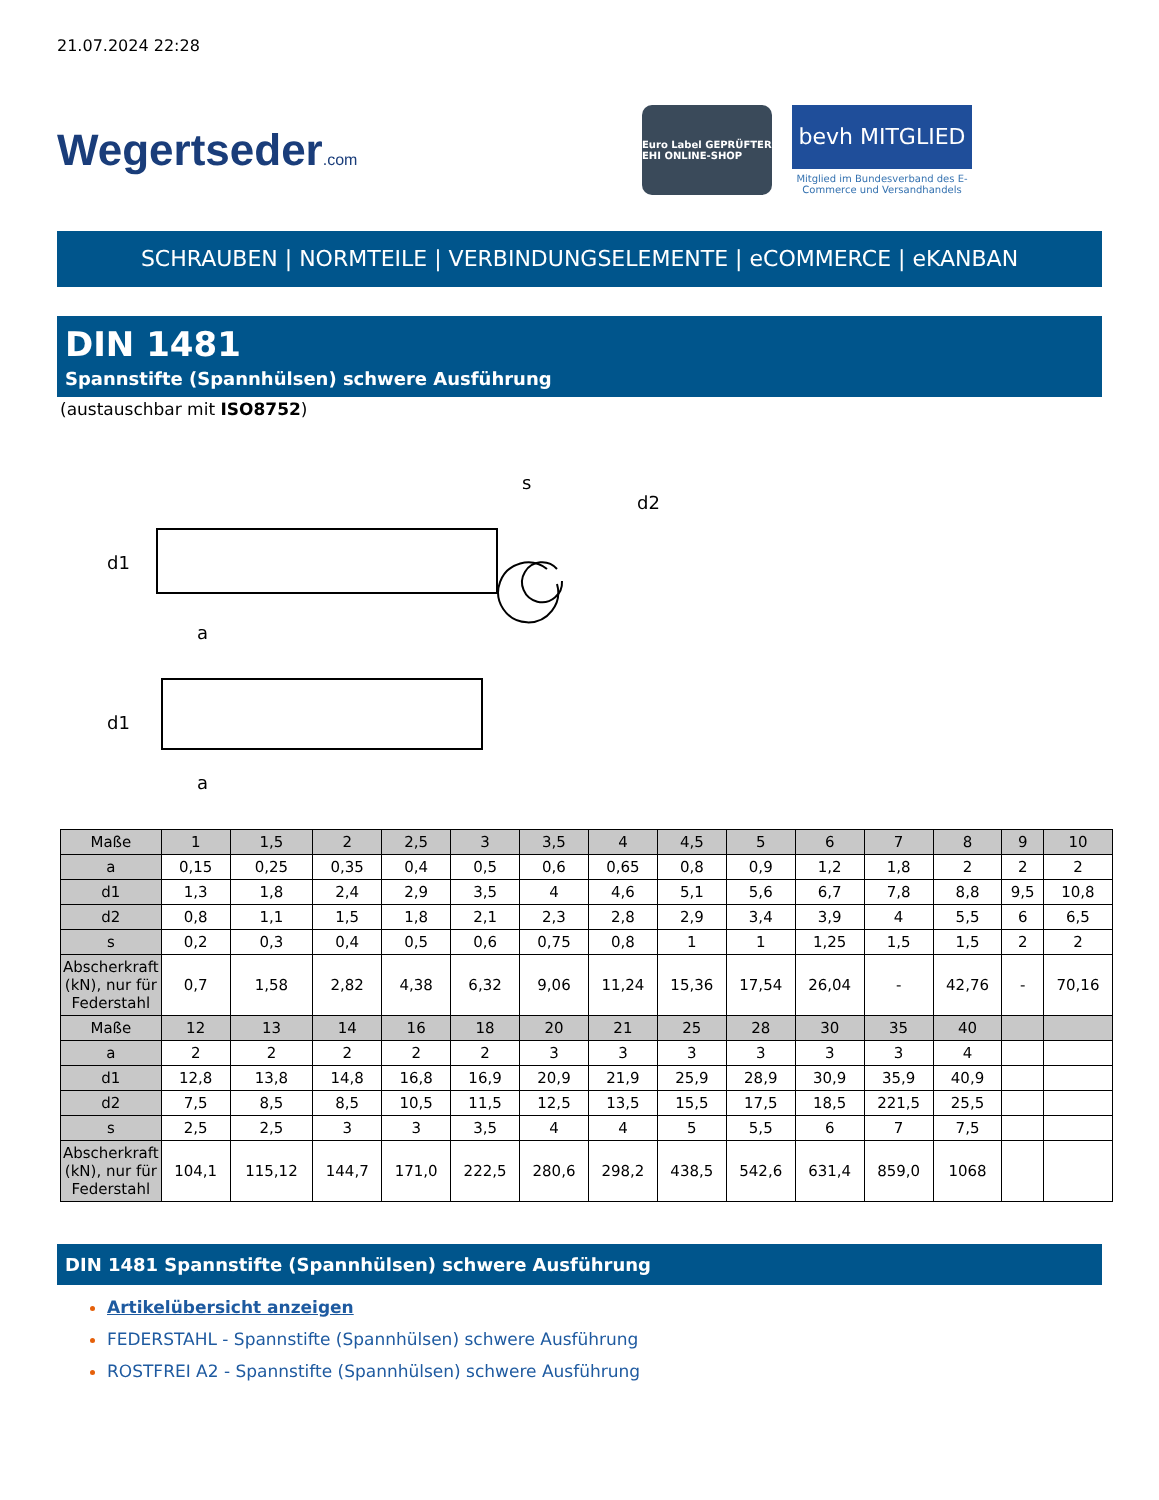21.07.2024 22:28
Wegertseder.com
Euro Label GEPRÜFTER EHI ONLINE-SHOP
bevh MITGLIED
Mitglied im Bundesverband des E-Commerce und Versandhandels
SCHRAUBEN | NORMTEILE | VERBINDUNGSELEMENTE | eCOMMERCE | eKANBAN
DIN 1481
Spannstifte (Spannhülsen) schwere Ausführung
(austauschbar mit ISO8752)
d1
a
d1
a
s
d2
| Maße | 1 | 1,5 | 2 | 2,5 | 3 | 3,5 | 4 | 4,5 | 5 | 6 | 7 | 8 | 9 | 10 |
| a | 0,15 | 0,25 | 0,35 | 0,4 | 0,5 | 0,6 | 0,65 | 0,8 | 0,9 | 1,2 | 1,8 | 2 | 2 | 2 |
| d1 | 1,3 | 1,8 | 2,4 | 2,9 | 3,5 | 4 | 4,6 | 5,1 | 5,6 | 6,7 | 7,8 | 8,8 | 9,5 | 10,8 |
| d2 | 0,8 | 1,1 | 1,5 | 1,8 | 2,1 | 2,3 | 2,8 | 2,9 | 3,4 | 3,9 | 4 | 5,5 | 6 | 6,5 |
| s | 0,2 | 0,3 | 0,4 | 0,5 | 0,6 | 0,75 | 0,8 | 1 | 1 | 1,25 | 1,5 | 1,5 | 2 | 2 |
| Abscherkraft (kN), nur für Federstahl | 0,7 | 1,58 | 2,82 | 4,38 | 6,32 | 9,06 | 11,24 | 15,36 | 17,54 | 26,04 | - | 42,76 | - | 70,16 |
| Maße | 12 | 13 | 14 | 16 | 18 | 20 | 21 | 25 | 28 | 30 | 35 | 40 | | |
| a | 2 | 2 | 2 | 2 | 2 | 3 | 3 | 3 | 3 | 3 | 3 | 4 | | |
| d1 | 12,8 | 13,8 | 14,8 | 16,8 | 16,9 | 20,9 | 21,9 | 25,9 | 28,9 | 30,9 | 35,9 | 40,9 | | |
| d2 | 7,5 | 8,5 | 8,5 | 10,5 | 11,5 | 12,5 | 13,5 | 15,5 | 17,5 | 18,5 | 221,5 | 25,5 | | |
| s | 2,5 | 2,5 | 3 | 3 | 3,5 | 4 | 4 | 5 | 5,5 | 6 | 7 | 7,5 | | |
| Abscherkraft (kN), nur für Federstahl | 104,1 | 115,12 | 144,7 | 171,0 | 222,5 | 280,6 | 298,2 | 438,5 | 542,6 | 631,4 | 859,0 | 1068 | | |
DIN 1481 Spannstifte (Spannhülsen) schwere Ausführung
Artikelübersicht anzeigen
FEDERSTAHL - Spannstifte (Spannhülsen) schwere Ausführung
ROSTFREI A2 - Spannstifte (Spannhülsen) schwere Ausführung